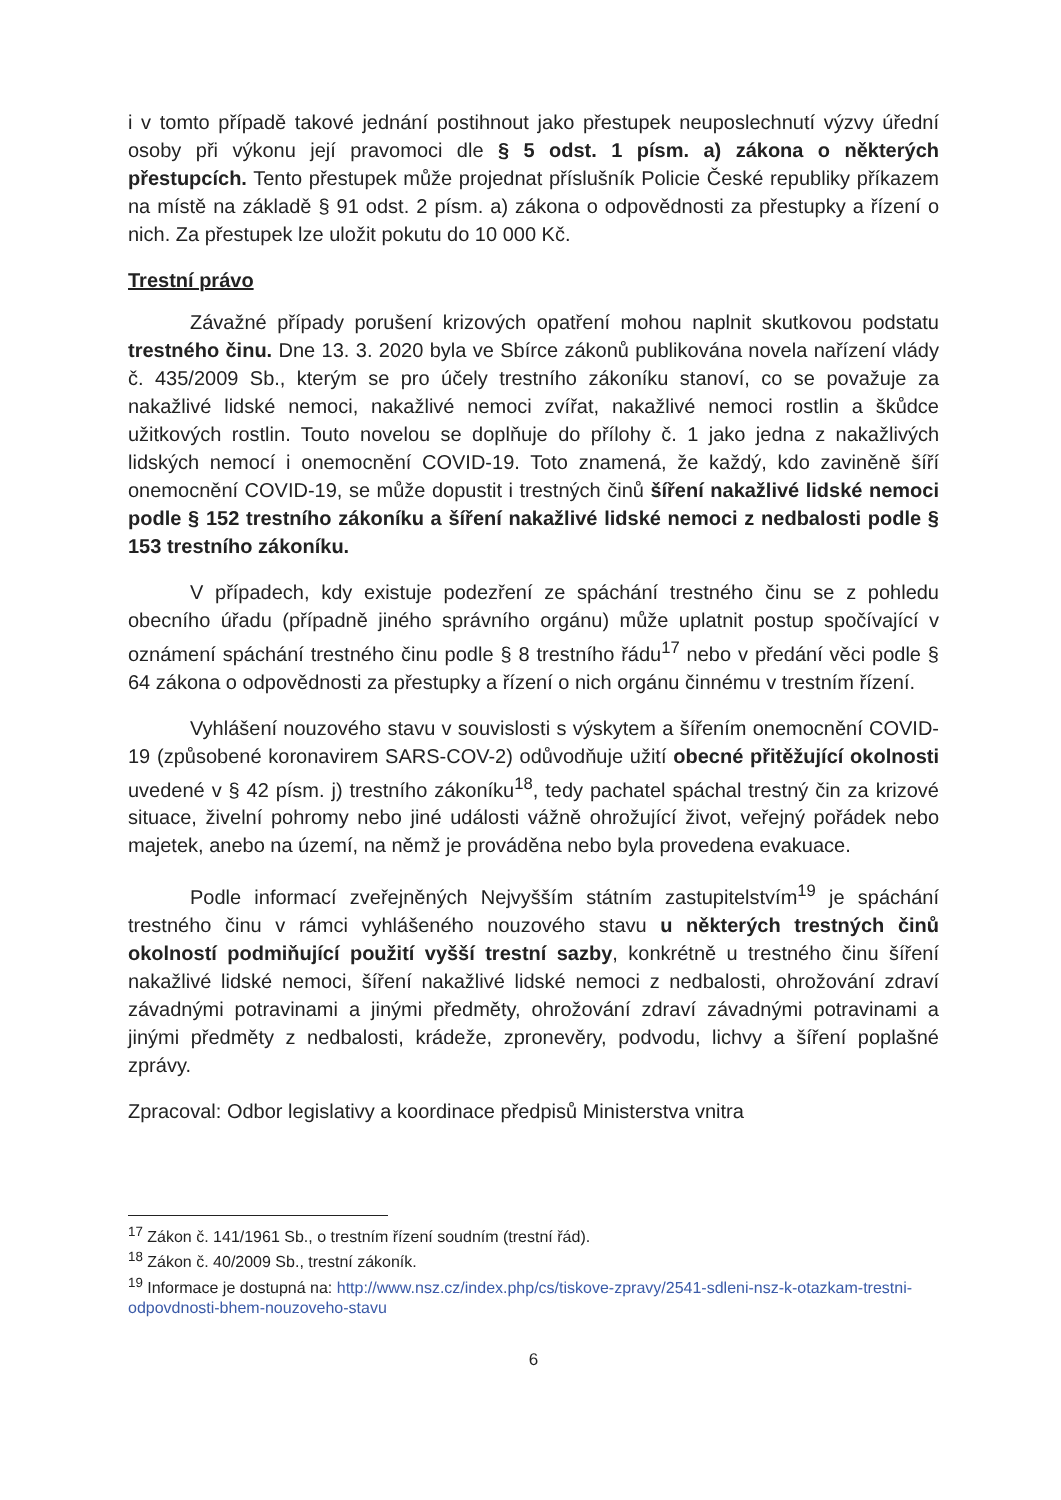i v tomto případě takové jednání postihnout jako přestupek neuposlechnutí výzvy úřední osoby při výkonu její pravomoci dle § 5 odst. 1 písm. a) zákona o některých přestupcích. Tento přestupek může projednat příslušník Policie České republiky příkazem na místě na základě § 91 odst. 2 písm. a) zákona o odpovědnosti za přestupky a řízení o nich. Za přestupek lze uložit pokutu do 10 000 Kč.
Trestní právo
Závažné případy porušení krizových opatření mohou naplnit skutkovou podstatu trestného činu. Dne 13. 3. 2020 byla ve Sbírce zákonů publikována novela nařízení vlády č. 435/2009 Sb., kterým se pro účely trestního zákoníku stanoví, co se považuje za nakažlivé lidské nemoci, nakažlivé nemoci zvířat, nakažlivé nemoci rostlin a škůdce užitkových rostlin. Touto novelou se doplňuje do přílohy č. 1 jako jedna z nakažlivých lidských nemocí i onemocnění COVID-19. Toto znamená, že každý, kdo zaviněně šíří onemocnění COVID-19, se může dopustit i trestných činů šíření nakažlivé lidské nemoci podle § 152 trestního zákoníku a šíření nakažlivé lidské nemoci z nedbalosti podle § 153 trestního zákoníku.
V případech, kdy existuje podezření ze spáchání trestného činu se z pohledu obecního úřadu (případně jiného správního orgánu) může uplatnit postup spočívající v oznámení spáchání trestného činu podle § 8 trestního řádu<sup>17</sup> nebo v předání věci podle § 64 zákona o odpovědnosti za přestupky a řízení o nich orgánu činnému v trestním řízení.
Vyhlášení nouzového stavu v souvislosti s výskytem a šířením onemocnění COVID-19 (způsobené koronavirem SARS-COV-2) odůvodňuje užití obecné přitěžující okolnosti uvedené v § 42 písm. j) trestního zákoníku<sup>18</sup>, tedy pachatel spáchal trestný čin za krizové situace, živelní pohromy nebo jiné události vážně ohrožující život, veřejný pořádek nebo majetek, anebo na území, na němž je prováděna nebo byla provedena evakuace.
Podle informací zveřejněných Nejvyšším státním zastupitelstvím<sup>19</sup> je spáchání trestného činu v rámci vyhlášeného nouzového stavu u některých trestných činů okolností podmiňující použití vyšší trestní sazby, konkrétně u trestného činu šíření nakažlivé lidské nemoci, šíření nakažlivé lidské nemoci z nedbalosti, ohrožování zdraví závadnými potravinami a jinými předměty, ohrožování zdraví závadnými potravinami a jinými předměty z nedbalosti, krádeže, zpronevěry, podvodu, lichvy a šíření poplašné zprávy.
Zpracoval: Odbor legislativy a koordinace předpisů Ministerstva vnitra
<sup>17</sup> Zákon č. 141/1961 Sb., o trestním řízení soudním (trestní řád).
<sup>18</sup> Zákon č. 40/2009 Sb., trestní zákoník.
<sup>19</sup> Informace je dostupná na: http://www.nsz.cz/index.php/cs/tiskove-zpravy/2541-sdleni-nsz-k-otazkam-trestni-odpovdnosti-bhem-nouzoveho-stavu
6